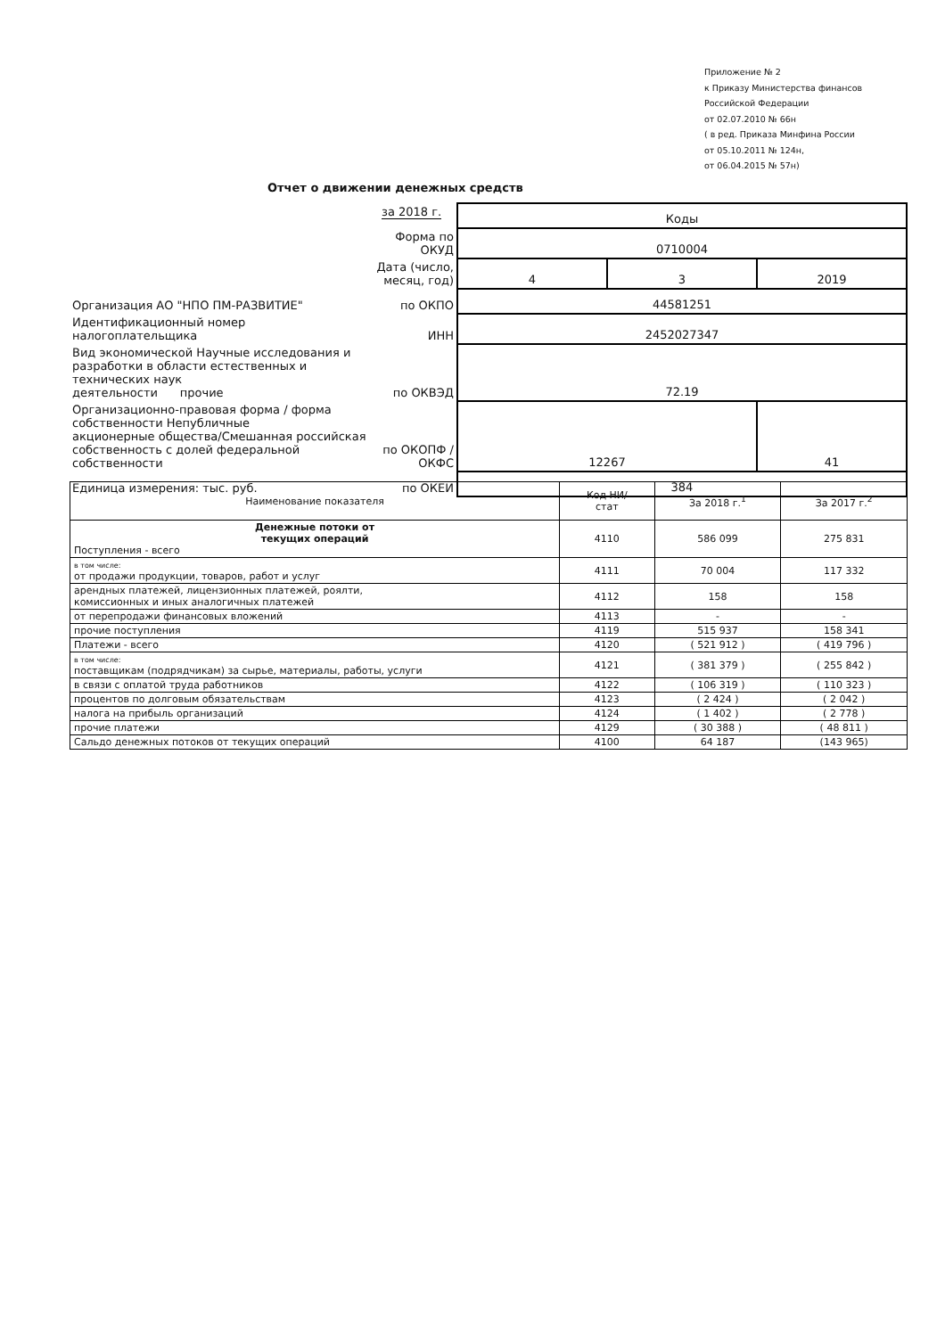Приложение № 2
к Приказу Министерства финансов
Российской Федерации
от 02.07.2010 № 66н
( в ред. Приказа Минфина России
от 05.10.2011 № 124н,
от 06.04.2015 № 57н)
Отчет о движении денежных средств
за 2018 г.
| | | Коды | | |
| | Форма по ОКУД | 0710004 | | |
| | Дата (число, месяц, год) | 4 | 3 | 2019 |
| Организация АО "НПО ПМ-РАЗВИТИЕ" | по ОКПО | 44581251 | | |
| Идентификационный номер налогоплательщика | ИНН | 2452027347 | | |
| Вид экономической Научные исследования и разработки в области естественных и технических наук деятельности прочие | по ОКВЭД | 72.19 | | |
| Организационно-правовая форма / форма собственности Непубличные акционерные общества/Смешанная российская собственность с долей федеральной собственности | по ОКОПФ / ОКФС | 12267 | | 41 |
| Единица измерения: тыс. руб. | по ОКЕИ | 384 | | |
| Наименование показателя | Код НИ/ стат | За 2018 г.<sup>1</sup> | За 2017 г.<sup>2</sup> |
| --- | --- | --- | --- |
| Денежные потоки от текущих операций Поступления - всего | 4110 | 586 099 | 275 831 |
| в том числе: от продажи продукции, товаров, работ и услуг | 4111 | 70 004 | 117 332 |
| арендных платежей, лицензионных платежей, роялти, комиссионных и иных аналогичных платежей | 4112 | 158 | 158 |
| от перепродажи финансовых вложений | 4113 | - | - |
| прочие поступления | 4119 | 515 937 | 158 341 |
| Платежи - всего | 4120 | ( 521 912 ) | ( 419 796 ) |
| в том числе: поставщикам (подрядчикам) за сырье, материалы, работы, услуги | 4121 | ( 381 379 ) | ( 255 842 ) |
| в связи с оплатой труда работников | 4122 | ( 106 319 ) | ( 110 323 ) |
| процентов по долговым обязательствам | 4123 | ( 2 424 ) | ( 2 042 ) |
| налога на прибыль организаций | 4124 | ( 1 402 ) | ( 2 778 ) |
| прочие платежи | 4129 | ( 30 388 ) | ( 48 811 ) |
| Сальдо денежных потоков от текущих операций | 4100 | 64 187 | (143 965) |